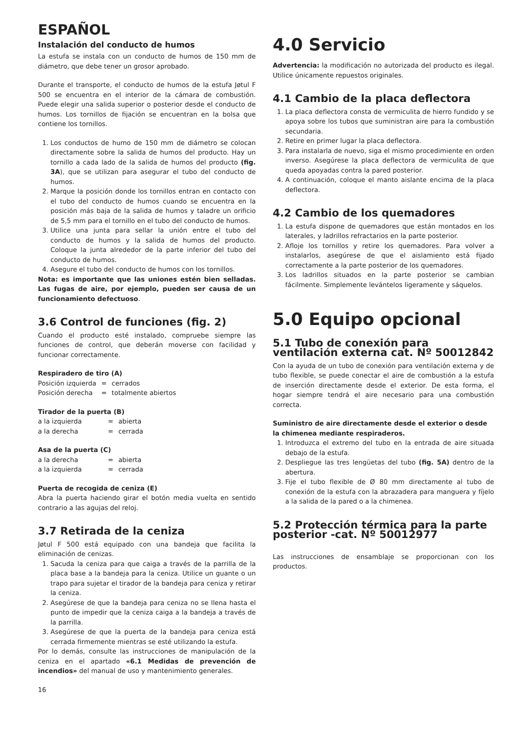ESPAÑOL
Instalación del conducto de humos
La estufa se instala con un conducto de humos de 150 mm de diámetro, que debe tener un grosor aprobado.
Durante el transporte, el conducto de humos de la estufa Jøtul F 500 se encuentra en el interior de la cámara de combustión. Puede elegir una salida superior o posterior desde el conducto de humos. Los tornillos de fijación se encuentran en la bolsa que contiene los tornillos.
1. Los conductos de humo de 150 mm de diámetro se colocan directamente sobre la salida de humos del producto. Hay un tornillo a cada lado de la salida de humos del producto (fig. 3A), que se utilizan para asegurar el tubo del conducto de humos.
2. Marque la posición donde los tornillos entran en contacto con el tubo del conducto de humos cuando se encuentra en la posición más baja de la salida de humos y taladre un orificio de 5,5 mm para el tornillo en el tubo del conducto de humos.
3. Utilice una junta para sellar la unión entre el tubo del conducto de humos y la salida de humos del producto. Coloque la junta alrededor de la parte inferior del tubo del conducto de humos.
4. Asegure el tubo del conducto de humos con los tornillos.
Nota: es importante que las uniones estén bien selladas. Las fugas de aire, por ejemplo, pueden ser causa de un funcionamiento defectuoso.
3.6 Control de funciones (fig. 2)
Cuando el producto esté instalado, compruebe siempre las funciones de control, que deberán moverse con facilidad y funcionar correctamente.
Respiradero de tiro (A)
| Posición izquierda | = | cerrados |
| Posición derecha | = | totalmente abiertos |
Tirador de la puerta (B)
| a la izquierda | = | abierta |
| a la derecha | = | cerrada |
Asa de la puerta (C)
| a la derecha | = | abierta |
| a la izquierda | = | cerrada |
Puerta de recogida de ceniza (E)
Abra la puerta haciendo girar el botón media vuelta en sentido contrario a las agujas del reloj.
3.7 Retirada de la ceniza
Jøtul F 500 está equipado con una bandeja que facilita la eliminación de cenizas.
1. Sacuda la ceniza para que caiga a través de la parrilla de la placa base a la bandeja para la ceniza. Utilice un guante o un trapo para sujetar el tirador de la bandeja para ceniza y retirar la ceniza.
2. Asegúrese de que la bandeja para ceniza no se llena hasta el punto de impedir que la ceniza caiga a la bandeja a través de la parrilla.
3. Asegúrese de que la puerta de la bandeja para ceniza está cerrada firmemente mientras se esté utilizando la estufa.
Por lo demás, consulte las instrucciones de manipulación de la ceniza en el apartado «6.1 Medidas de prevención de incendios» del manual de uso y mantenimiento generales.
16
4.0 Servicio
Advertencia: la modificación no autorizada del producto es ilegal. Utilice únicamente repuestos originales.
4.1 Cambio de la placa deflectora
1. La placa deflectora consta de vermiculita de hierro fundido y se apoya sobre los tubos que suministran aire para la combustión secundaria.
2. Retire en primer lugar la placa deflectora.
3. Para instalarla de nuevo, siga el mismo procedimiente en orden inverso. Asegúrese la placa deflectora de vermiculita de que queda apoyadas contra la pared posterior.
4. A continuación, coloque el manto aislante encima de la placa deflectora.
4.2 Cambio de los quemadores
1. La estufa dispone de quemadores que están montados en los laterales, y ladrillos refractarios en la parte posterior.
2. Afloje los tornillos y retire los quemadores. Para volver a instalarlos, asegúrese de que el aislamiento está fijado correctamente a la parte posterior de los quemadores.
3. Los ladrillos situados en la parte posterior se cambian fácilmente. Simplemente levántelos ligeramente y sáquelos.
5.0 Equipo opcional
5.1 Tubo de conexión para ventilación externa cat. Nº 50012842
Con la ayuda de un tubo de conexión para ventilación externa y de tubo flexible, se puede conectar el aire de combustión a la estufa de inserción directamente desde el exterior. De esta forma, el hogar siempre tendrá el aire necesario para una combustión correcta.
Suministro de aire directamente desde el exterior o desde la chimenea mediante respiraderos.
1. Introduzca el extremo del tubo en la entrada de aire situada debajo de la estufa.
2. Despliegue las tres lengüetas del tubo (fig. 5A) dentro de la abertura.
3. Fije el tubo flexible de Ø 80 mm directamente al tubo de conexión de la estufa con la abrazadera para manguera y fíjelo a la salida de la pared o a la chimenea.
5.2 Protección térmica para la parte posterior -cat. Nº 50012977
Las instrucciones de ensamblaje se proporcionan con los productos.